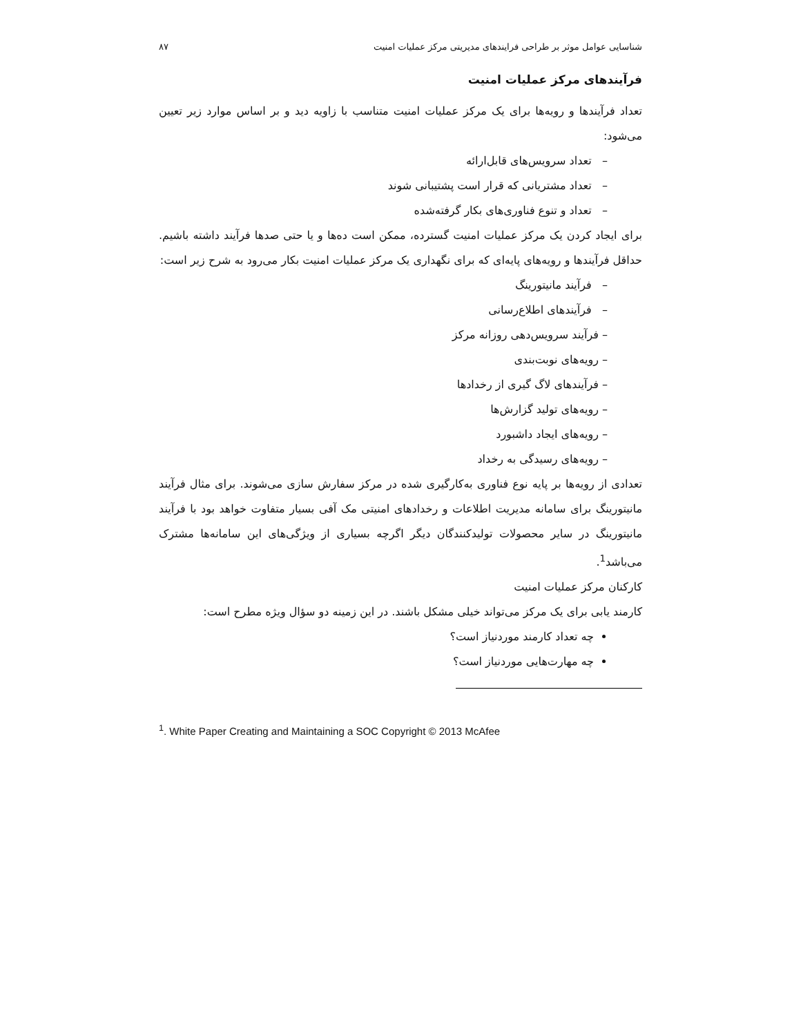شناسایی عوامل موثر بر طراحی فرایندهای مدیریتی مرکز عملیات امنیت ۸۷
فرآیندهای مرکز عملیات امنیت
تعداد فرآیندها و رویه‌ها برای یک مرکز عملیات امنیت متناسب با زاویه دید و بر اساس موارد زیر تعیین می‌شود:
– تعداد سرویس‌های قابل‌ارائه
– تعداد مشتریانی که قرار است پشتیبانی شوند
– تعداد و تنوع فناوری‌های بکار گرفته‌شده
برای ایجاد کردن یک مرکز عملیات امنیت گسترده، ممکن است ده‌ها و یا حتی صدها فرآیند داشته باشیم. حداقل فرآیندها و رویه‌های پایه‌ای که برای نگهداری یک مرکز عملیات امنیت بکار می‌رود به شرح زیر است:
– فرآیند مانیتورینگ
– فرآیندهای اطلاع‌رسانی
– فرآیند سرویس‌دهی روزانه مرکز
– رویه‌های نوبت‌بندی
– فرآیندهای لاگ گیری از رخدادها
– رویه‌های تولید گزارش‌ها
– رویه‌های ایجاد داشبورد
– رویه‌های رسیدگی به رخداد
تعدادی از رویه‌ها بر پایه نوع فناوری به‌کارگیری شده در مرکز سفارش سازی می‌شوند. برای مثال فرآیند مانیتورینگ برای سامانه مدیریت اطلاعات و رخدادهای امنیتی مک آفی بسیار متفاوت خواهد بود با فرآیند مانیتورینگ در سایر محصولات تولیدکنندگان دیگر اگرچه بسیاری از ویژگی‌های این سامانه‌ها مشترک می‌باشد<sup>1</sup>.
کارکنان مرکز عملیات امنیت
کارمند یابی برای یک مرکز می‌تواند خیلی مشکل باشند. در این زمینه دو سؤال ویژه مطرح است:
چه تعداد کارمند موردنیاز است؟
چه مهارت‌هایی موردنیاز است؟
<sup>1</sup>. White Paper Creating and Maintaining a SOC Copyright © 2013 McAfee